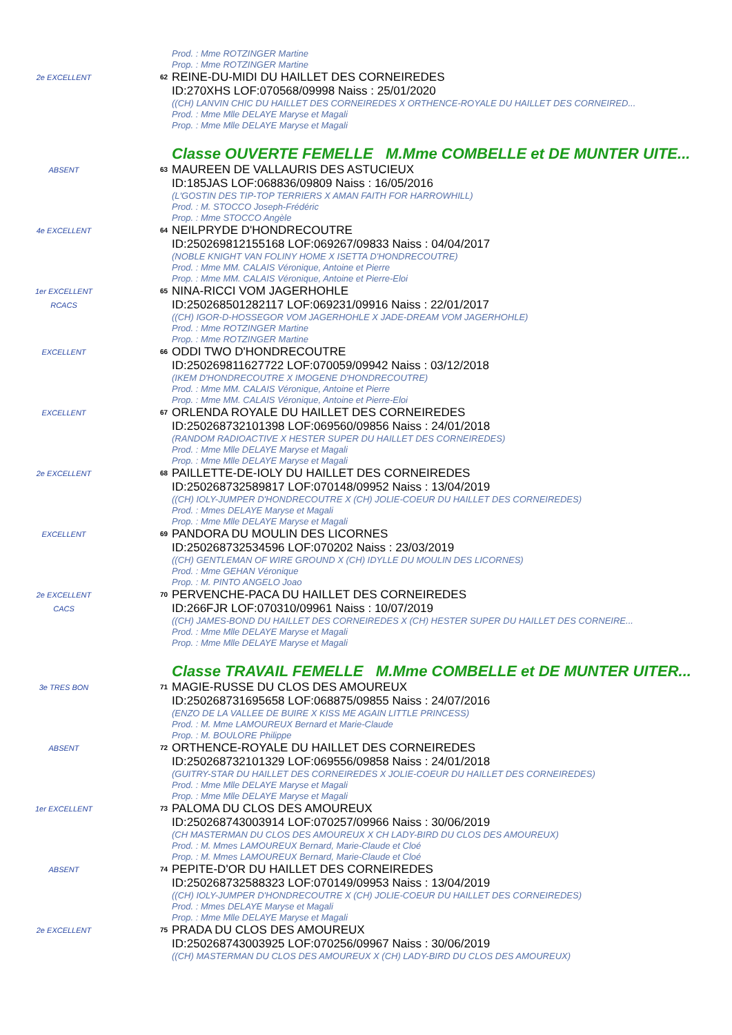Prod. : Mme ROTZINGER Martine
Prop. : Mme ROTZINGER Martine
2e EXCELLENT 62
REINE-DU-MIDI DU HAILLET DES CORNEIREDES
ID:270XHS LOF:070568/09998 Naiss : 25/01/2020
((CH) LANVIN CHIC DU HAILLET DES CORNEIREDES X ORTHENCE-ROYALE DU HAILLET DES CORNEIRED...
Prod. : Mme Mlle DELAYE Maryse et Magali
Prop. : Mme Mlle DELAYE Maryse et Magali
Classe OUVERTE FEMELLE M.Mme COMBELLE et DE MUNTER UITE...
ABSENT 63
MAUREEN DE VALLAURIS DES ASTUCIEUX
ID:185JAS LOF:068836/09809 Naiss : 16/05/2016
(L'GOSTIN DES TIP-TOP TERRIERS X AMAN FAITH FOR HARROWHILL)
Prod. : M. STOCCO Joseph-Frédéric
Prop. : Mme STOCCO Angèle
4e EXCELLENT 64
NEILPRYDE D'HONDRECOUTRE
ID:250269812155168 LOF:069267/09833 Naiss : 04/04/2017
(NOBLE KNIGHT VAN FOLINY HOME X ISETTA D'HONDRECOUTRE)
Prod. : Mme MM. CALAIS Véronique, Antoine et Pierre
Prop. : Mme MM. CALAIS Véronique, Antoine et Pierre-Eloi
1er EXCELLENT
RCACS
65
NINA-RICCI VOM JAGERHOHLE
ID:250268501282117 LOF:069231/09916 Naiss : 22/01/2017
((CH) IGOR-D-HOSSEGOR VOM JAGERHOHLE X JADE-DREAM VOM JAGERHOHLE)
Prod. : Mme ROTZINGER Martine
Prop. : Mme ROTZINGER Martine
EXCELLENT 66
ODDI TWO D'HONDRECOUTRE
ID:250269811627722 LOF:070059/09942 Naiss : 03/12/2018
(IKEM D'HONDRECOUTRE X IMOGENE D'HONDRECOUTRE)
Prod. : Mme MM. CALAIS Véronique, Antoine et Pierre
Prop. : Mme MM. CALAIS Véronique, Antoine et Pierre-Eloi
EXCELLENT 67
ORLENDA ROYALE DU HAILLET DES CORNEIREDES
ID:250268732101398 LOF:069560/09856 Naiss : 24/01/2018
(RANDOM RADIOACTIVE X HESTER SUPER DU HAILLET DES CORNEIREDES)
Prod. : Mme Mlle DELAYE Maryse et Magali
Prop. : Mme Mlle DELAYE Maryse et Magali
2e EXCELLENT 68
PAILLETTE-DE-IOLY DU HAILLET DES CORNEIREDES
ID:250268732589817 LOF:070148/09952 Naiss : 13/04/2019
((CH) IOLY-JUMPER D'HONDRECOUTRE X (CH) JOLIE-COEUR DU HAILLET DES CORNEIREDES)
Prod. : Mmes DELAYE Maryse et Magali
Prop. : Mme Mlle DELAYE Maryse et Magali
EXCELLENT 69
PANDORA DU MOULIN DES LICORNES
ID:250268732534596 LOF:070202 Naiss : 23/03/2019
((CH) GENTLEMAN OF WIRE GROUND X (CH) IDYLLE DU MOULIN DES LICORNES)
Prod. : Mme GEHAN Véronique
Prop. : M. PINTO ANGELO Joao
2e EXCELLENT
CACS
70
PERVENCHE-PACA DU HAILLET DES CORNEIREDES
ID:266FJR LOF:070310/09961 Naiss : 10/07/2019
((CH) JAMES-BOND DU HAILLET DES CORNEIREDES X (CH) HESTER SUPER DU HAILLET DES CORNEIRE...
Prod. : Mme Mlle DELAYE Maryse et Magali
Prop. : Mme Mlle DELAYE Maryse et Magali
Classe TRAVAIL FEMELLE M.Mme COMBELLE et DE MUNTER UITER...
3e TRES BON 71
MAGIE-RUSSE DU CLOS DES AMOUREUX
ID:250268731695658 LOF:068875/09855 Naiss : 24/07/2016
(ENZO DE LA VALLEE DE BUIRE X KISS ME AGAIN LITTLE PRINCESS)
Prod. : M. Mme LAMOUREUX Bernard et Marie-Claude
Prop. : M. BOULORE Philippe
ABSENT 72
ORTHENCE-ROYALE DU HAILLET DES CORNEIREDES
ID:250268732101329 LOF:069556/09858 Naiss : 24/01/2018
(GUITRY-STAR DU HAILLET DES CORNEIREDES X JOLIE-COEUR DU HAILLET DES CORNEIREDES)
Prod. : Mme Mlle DELAYE Maryse et Magali
Prop. : Mme Mlle DELAYE Maryse et Magali
1er EXCELLENT 73
PALOMA DU CLOS DES AMOUREUX
ID:250268743003914 LOF:070257/09966 Naiss : 30/06/2019
(CH MASTERMAN DU CLOS DES AMOUREUX X CH LADY-BIRD DU CLOS DES AMOUREUX)
Prod. : M. Mmes LAMOUREUX Bernard, Marie-Claude et Cloé
Prop. : M. Mmes LAMOUREUX Bernard, Marie-Claude et Cloé
ABSENT 74
PEPITE-D'OR DU HAILLET DES CORNEIREDES
ID:250268732588323 LOF:070149/09953 Naiss : 13/04/2019
((CH) IOLY-JUMPER D'HONDRECOUTRE X (CH) JOLIE-COEUR DU HAILLET DES CORNEIREDES)
Prod. : Mmes DELAYE Maryse et Magali
Prop. : Mme Mlle DELAYE Maryse et Magali
2e EXCELLENT 75
PRADA DU CLOS DES AMOUREUX
ID:250268743003925 LOF:070256/09967 Naiss : 30/06/2019
((CH) MASTERMAN DU CLOS DES AMOUREUX X (CH) LADY-BIRD DU CLOS DES AMOUREUX)